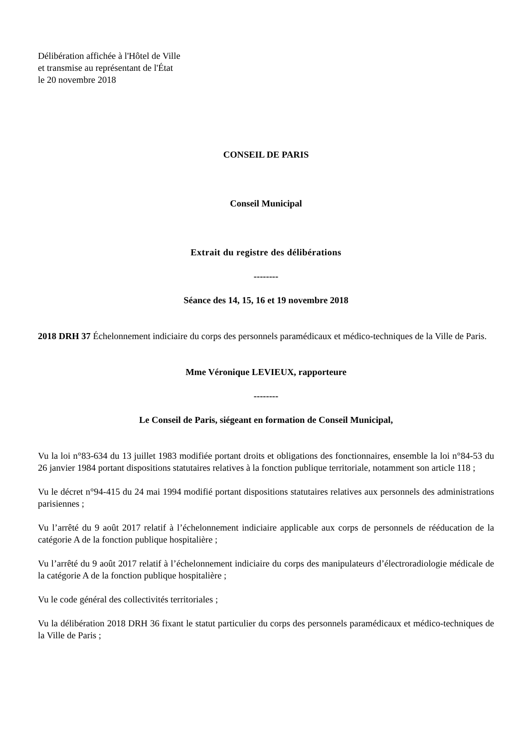Délibération affichée à l'Hôtel de Ville
et transmise au représentant de l'État
le 20 novembre 2018
CONSEIL DE PARIS
Conseil Municipal
Extrait du registre des délibérations
--------
Séance des 14, 15, 16 et 19 novembre 2018
2018 DRH 37 Échelonnement indiciaire du corps des personnels paramédicaux et médico-techniques de la Ville de Paris.
Mme Véronique LEVIEUX, rapporteure
--------
Le Conseil de Paris, siégeant en formation de Conseil Municipal,
Vu la loi n°83-634 du 13 juillet 1983 modifiée portant droits et obligations des fonctionnaires, ensemble la loi n°84-53 du 26 janvier 1984 portant dispositions statutaires relatives à la fonction publique territoriale, notamment son article 118 ;
Vu le décret n°94-415 du 24 mai 1994 modifié portant dispositions statutaires relatives aux personnels des administrations parisiennes ;
Vu l’arrêté du 9 août 2017 relatif à l’échelonnement indiciaire applicable aux corps de personnels de rééducation de la catégorie A de la fonction publique hospitalière ;
Vu l’arrêté du 9 août 2017 relatif à l’échelonnement indiciaire du corps des manipulateurs d’électroradiologie médicale de la catégorie A de la fonction publique hospitalière ;
Vu le code général des collectivités territoriales ;
Vu la délibération 2018 DRH 36 fixant le statut particulier du corps des personnels paramédicaux et médico-techniques de la Ville de Paris ;